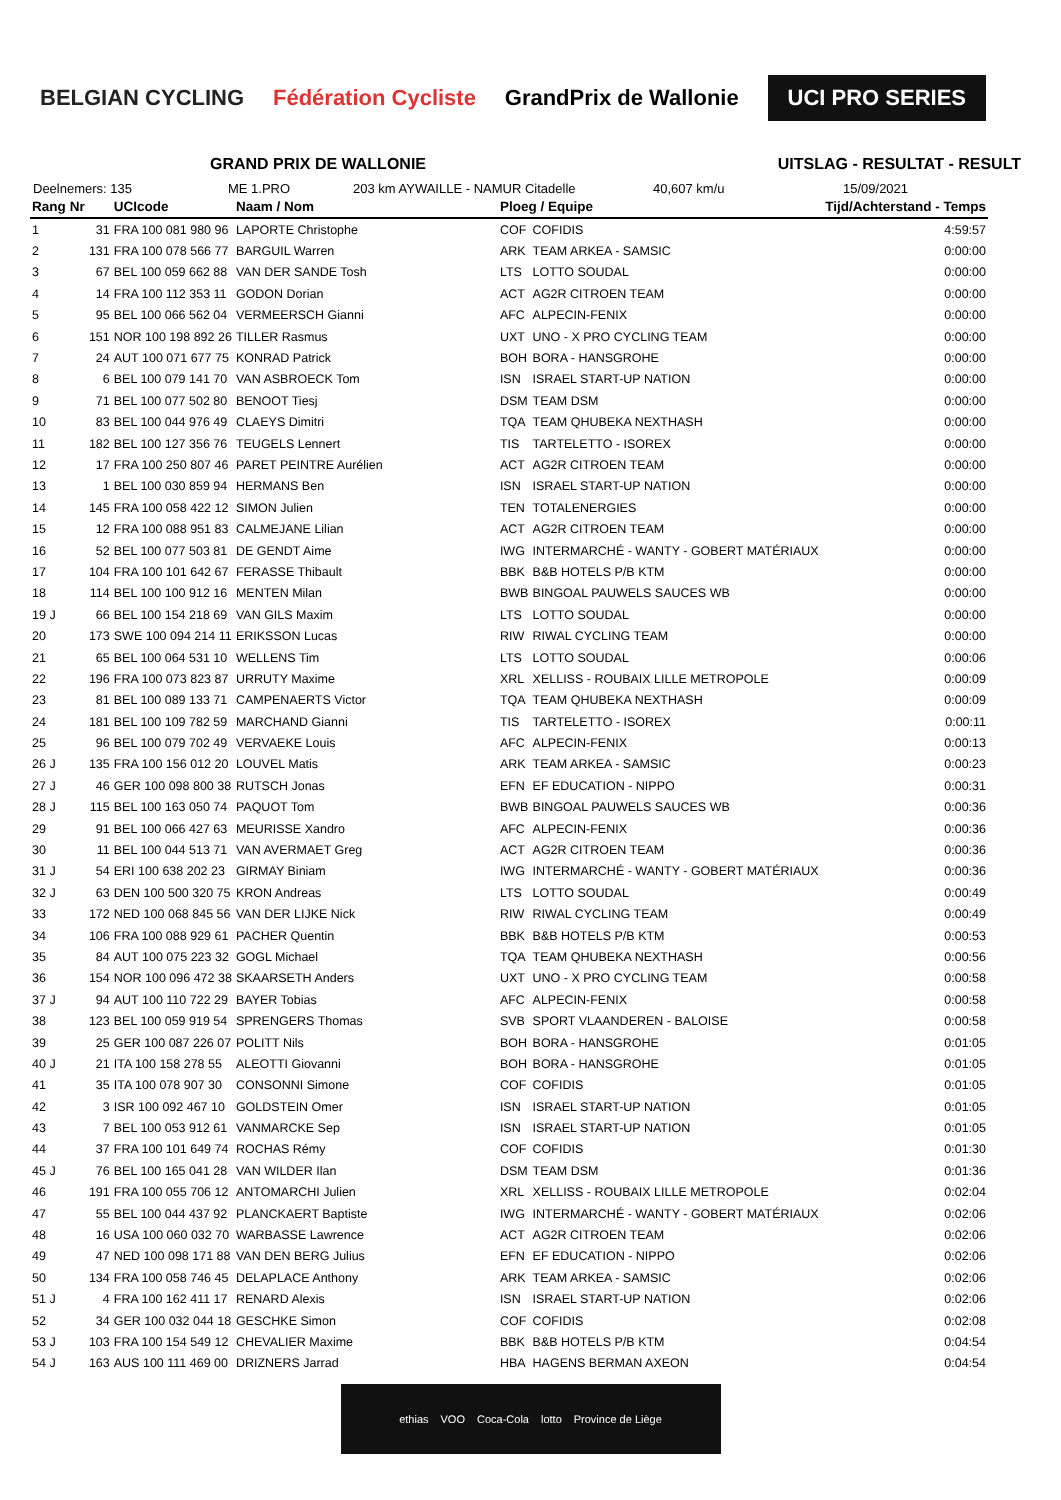BELGIAN CYCLING Fédération Cycliste GrandPrix de Wallonie UCI PRO SERIES
GRAND PRIX DE WALLONIE UITSLAG - RESULTAT - RESULT
Deelnemers: 135 ME 1.PRO 203 km AYWAILLE - NAMUR Citadelle 40,607 km/u 15/09/2021
| Rang | Nr | UCIcode | Naam / Nom | Ploeg / Equipe | | Tijd/Achterstand - Temps |
| --- | --- | --- | --- | --- | --- | --- |
| 1 | 31 | FRA 100 081 980 96 | LAPORTE Christophe | COF | COFIDIS | 4:59:57 |
| 2 | 131 | FRA 100 078 566 77 | BARGUIL Warren | ARK | TEAM ARKEA - SAMSIC | 0:00:00 |
| 3 | 67 | BEL 100 059 662 88 | VAN DER SANDE Tosh | LTS | LOTTO SOUDAL | 0:00:00 |
| 4 | 14 | FRA 100 112 353 11 | GODON Dorian | ACT | AG2R CITROEN TEAM | 0:00:00 |
| 5 | 95 | BEL 100 066 562 04 | VERMEERSCH Gianni | AFC | ALPECIN-FENIX | 0:00:00 |
| 6 | 151 | NOR 100 198 892 26 | TILLER Rasmus | UXT | UNO - X PRO CYCLING TEAM | 0:00:00 |
| 7 | 24 | AUT 100 071 677 75 | KONRAD Patrick | BOH | BORA - HANSGROHE | 0:00:00 |
| 8 | 6 | BEL 100 079 141 70 | VAN ASBROECK Tom | ISN | ISRAEL START-UP NATION | 0:00:00 |
| 9 | 71 | BEL 100 077 502 80 | BENOOT Tiesj | DSM | TEAM DSM | 0:00:00 |
| 10 | 83 | BEL 100 044 976 49 | CLAEYS Dimitri | TQA | TEAM QHUBEKA NEXTHASH | 0:00:00 |
| 11 | 182 | BEL 100 127 356 76 | TEUGELS Lennert | TIS | TARTELETTO - ISOREX | 0:00:00 |
| 12 | 17 | FRA 100 250 807 46 | PARET PEINTRE Aurélien | ACT | AG2R CITROEN TEAM | 0:00:00 |
| 13 | 1 | BEL 100 030 859 94 | HERMANS Ben | ISN | ISRAEL START-UP NATION | 0:00:00 |
| 14 | 145 | FRA 100 058 422 12 | SIMON Julien | TEN | TOTALENERGIES | 0:00:00 |
| 15 | 12 | FRA 100 088 951 83 | CALMEJANE Lilian | ACT | AG2R CITROEN TEAM | 0:00:00 |
| 16 | 52 | BEL 100 077 503 81 | DE GENDT Aime | IWG | INTERMARCHÉ - WANTY - GOBERT MATÉRIAUX | 0:00:00 |
| 17 | 104 | FRA 100 101 642 67 | FERASSE Thibault | BBK | B&B HOTELS P/B KTM | 0:00:00 |
| 18 | 114 | BEL 100 100 912 16 | MENTEN Milan | BWB | BINGOAL PAUWELS SAUCES WB | 0:00:00 |
| 19 J | 66 | BEL 100 154 218 69 | VAN GILS Maxim | LTS | LOTTO SOUDAL | 0:00:00 |
| 20 | 173 | SWE 100 094 214 11 | ERIKSSON Lucas | RIW | RIWAL CYCLING TEAM | 0:00:00 |
| 21 | 65 | BEL 100 064 531 10 | WELLENS Tim | LTS | LOTTO SOUDAL | 0:00:06 |
| 22 | 196 | FRA 100 073 823 87 | URRUTY Maxime | XRL | XELLISS - ROUBAIX LILLE METROPOLE | 0:00:09 |
| 23 | 81 | BEL 100 089 133 71 | CAMPENAERTS Victor | TQA | TEAM QHUBEKA NEXTHASH | 0:00:09 |
| 24 | 181 | BEL 100 109 782 59 | MARCHAND Gianni | TIS | TARTELETTO - ISOREX | 0:00:11 |
| 25 | 96 | BEL 100 079 702 49 | VERVAEKE Louis | AFC | ALPECIN-FENIX | 0:00:13 |
| 26 J | 135 | FRA 100 156 012 20 | LOUVEL Matis | ARK | TEAM ARKEA - SAMSIC | 0:00:23 |
| 27 J | 46 | GER 100 098 800 38 | RUTSCH Jonas | EFN | EF EDUCATION - NIPPO | 0:00:31 |
| 28 J | 115 | BEL 100 163 050 74 | PAQUOT Tom | BWB | BINGOAL PAUWELS SAUCES WB | 0:00:36 |
| 29 | 91 | BEL 100 066 427 63 | MEURISSE Xandro | AFC | ALPECIN-FENIX | 0:00:36 |
| 30 | 11 | BEL 100 044 513 71 | VAN AVERMAET Greg | ACT | AG2R CITROEN TEAM | 0:00:36 |
| 31 J | 54 | ERI 100 638 202 23 | GIRMAY Biniam | IWG | INTERMARCHÉ - WANTY - GOBERT MATÉRIAUX | 0:00:36 |
| 32 J | 63 | DEN 100 500 320 75 | KRON Andreas | LTS | LOTTO SOUDAL | 0:00:49 |
| 33 | 172 | NED 100 068 845 56 | VAN DER LIJKE Nick | RIW | RIWAL CYCLING TEAM | 0:00:49 |
| 34 | 106 | FRA 100 088 929 61 | PACHER Quentin | BBK | B&B HOTELS P/B KTM | 0:00:53 |
| 35 | 84 | AUT 100 075 223 32 | GOGL Michael | TQA | TEAM QHUBEKA NEXTHASH | 0:00:56 |
| 36 | 154 | NOR 100 096 472 38 | SKAARSETH Anders | UXT | UNO - X PRO CYCLING TEAM | 0:00:58 |
| 37 J | 94 | AUT 100 110 722 29 | BAYER Tobias | AFC | ALPECIN-FENIX | 0:00:58 |
| 38 | 123 | BEL 100 059 919 54 | SPRENGERS Thomas | SVB | SPORT VLAANDEREN - BALOISE | 0:00:58 |
| 39 | 25 | GER 100 087 226 07 | POLITT Nils | BOH | BORA - HANSGROHE | 0:01:05 |
| 40 J | 21 | ITA 100 158 278 55 | ALEOTTI Giovanni | BOH | BORA - HANSGROHE | 0:01:05 |
| 41 | 35 | ITA 100 078 907 30 | CONSONNI Simone | COF | COFIDIS | 0:01:05 |
| 42 | 3 | ISR 100 092 467 10 | GOLDSTEIN Omer | ISN | ISRAEL START-UP NATION | 0:01:05 |
| 43 | 7 | BEL 100 053 912 61 | VANMARCKE Sep | ISN | ISRAEL START-UP NATION | 0:01:05 |
| 44 | 37 | FRA 100 101 649 74 | ROCHAS Rémy | COF | COFIDIS | 0:01:30 |
| 45 J | 76 | BEL 100 165 041 28 | VAN WILDER Ilan | DSM | TEAM DSM | 0:01:36 |
| 46 | 191 | FRA 100 055 706 12 | ANTOMARCHI Julien | XRL | XELLISS - ROUBAIX LILLE METROPOLE | 0:02:04 |
| 47 | 55 | BEL 100 044 437 92 | PLANCKAERT Baptiste | IWG | INTERMARCHÉ - WANTY - GOBERT MATÉRIAUX | 0:02:06 |
| 48 | 16 | USA 100 060 032 70 | WARBASSE Lawrence | ACT | AG2R CITROEN TEAM | 0:02:06 |
| 49 | 47 | NED 100 098 171 88 | VAN DEN BERG Julius | EFN | EF EDUCATION - NIPPO | 0:02:06 |
| 50 | 134 | FRA 100 058 746 45 | DELAPLACE Anthony | ARK | TEAM ARKEA - SAMSIC | 0:02:06 |
| 51 J | 4 | FRA 100 162 411 17 | RENARD Alexis | ISN | ISRAEL START-UP NATION | 0:02:06 |
| 52 | 34 | GER 100 032 044 18 | GESCHKE Simon | COF | COFIDIS | 0:02:08 |
| 53 J | 103 | FRA 100 154 549 12 | CHEVALIER Maxime | BBK | B&B HOTELS P/B KTM | 0:04:54 |
| 54 J | 163 | AUS 100 111 469 00 | DRIZNERS Jarrad | HBA | HAGENS BERMAN AXEON | 0:04:54 |
ethias VOO Coca-Cola lotto Province de Liège